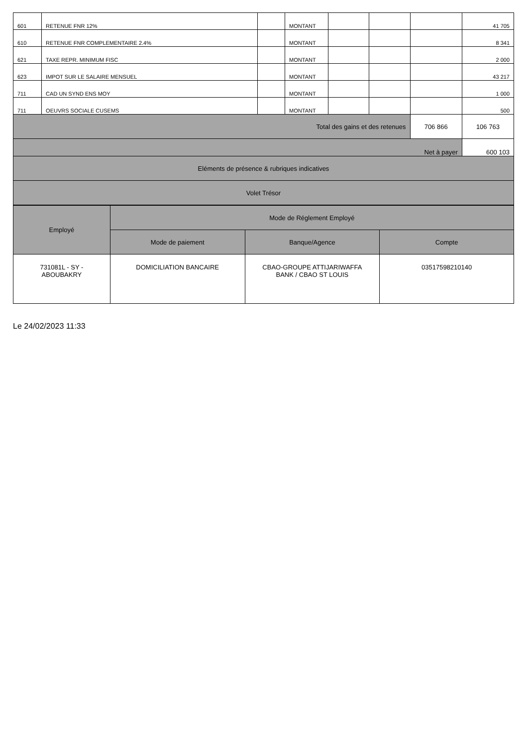| 601 | RETENUE FNR 12% | | MONTANT | | | | 41 705 |
| 610 | RETENUE FNR COMPLEMENTAIRE 2.4% | | MONTANT | | | | 8 341 |
| 621 | TAXE REPR. MINIMUM FISC | | MONTANT | | | | 2 000 |
| 623 | IMPOT SUR LE SALAIRE MENSUEL | | MONTANT | | | | 43 217 |
| 711 | CAD UN SYND ENS MOY | | MONTANT | | | | 1 000 |
| 711 | OEUVRS SOCIALE CUSEMS | | MONTANT | | | | 500 |
| Total des gains et des retenues | | | | | | 706 866 | 106 763 |
| Net à payer | | | | | | | 600 103 |
| Eléments de présence & rubriques indicatives | | | | | | | |
| Volet Trésor | | | | | | | |
| Employé | Mode de Réglement Employé | | |
| | Mode de paiement | Banque/Agence | Compte |
| 731081L - SY - ABOUBAKRY | DOMICILIATION BANCAIRE | CBAO-GROUPE ATTIJARIWAFFA BANK / CBAO ST LOUIS | 03517598210140 |
Le 24/02/2023 11:33